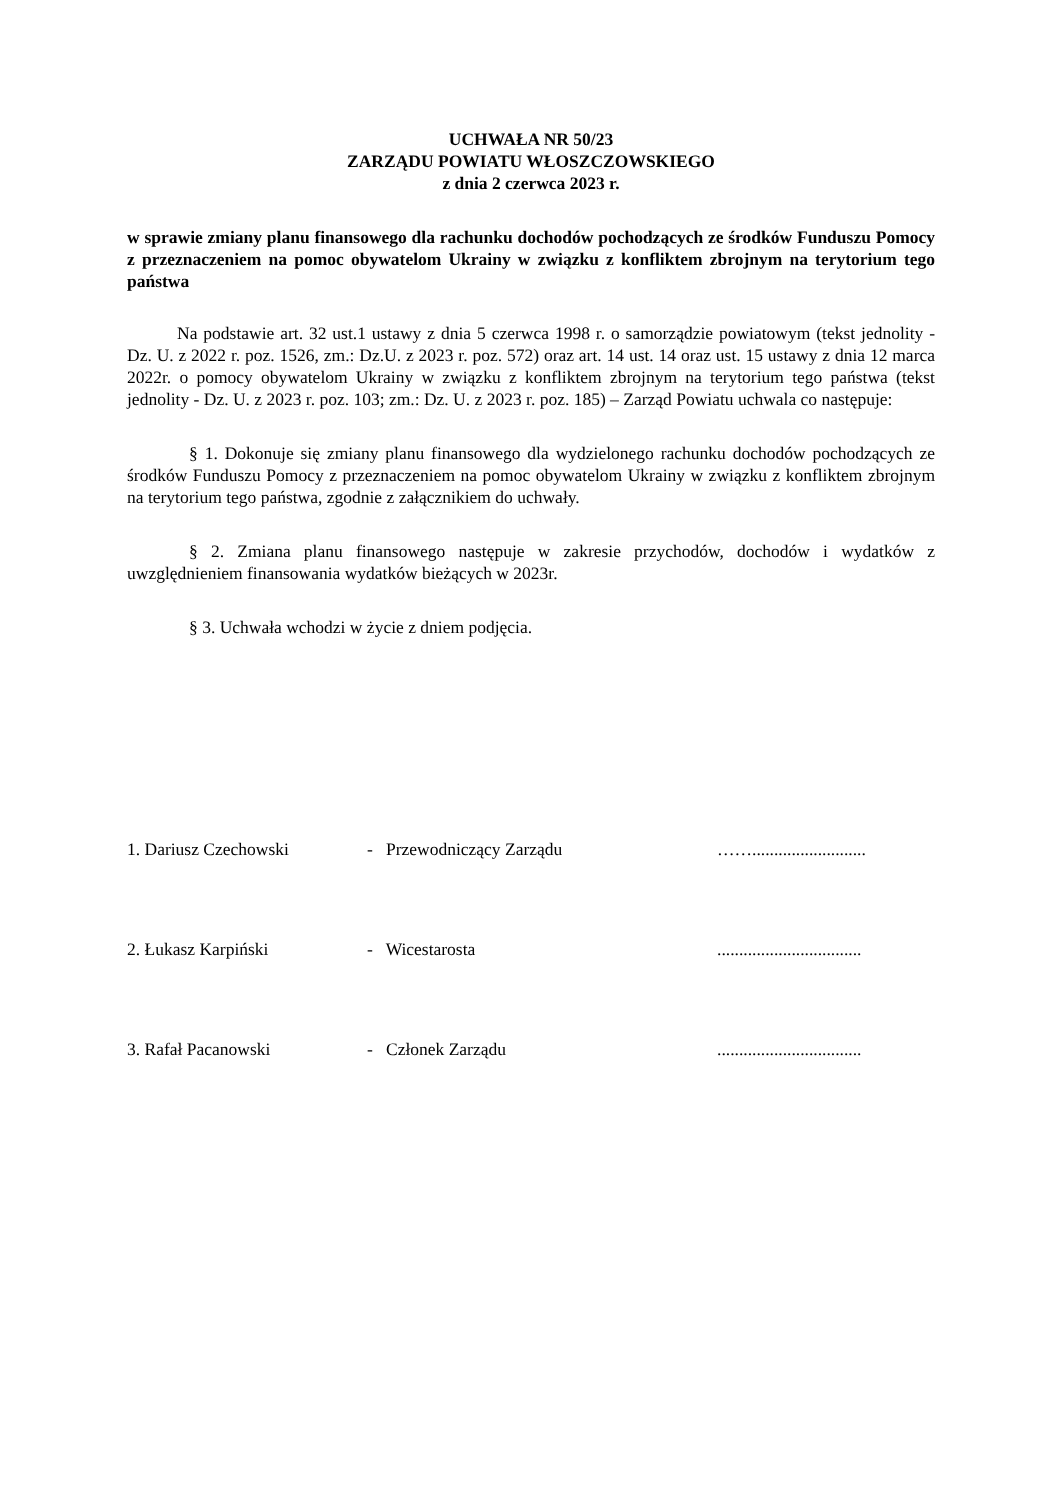UCHWAŁA NR 50/23
ZARZĄDU POWIATU WŁOSZCZOWSKIEGO
z dnia 2 czerwca 2023 r.
w sprawie zmiany planu finansowego dla rachunku dochodów pochodzących ze środków Funduszu Pomocy z przeznaczeniem na pomoc obywatelom Ukrainy w związku z konfliktem zbrojnym na terytorium tego państwa
Na podstawie art. 32 ust.1 ustawy z dnia 5 czerwca 1998 r. o samorządzie powiatowym (tekst jednolity - Dz. U. z 2022 r. poz. 1526, zm.: Dz.U. z 2023 r. poz. 572) oraz art. 14 ust. 14 oraz ust. 15 ustawy z dnia 12 marca 2022r. o pomocy obywatelom Ukrainy w związku z konfliktem zbrojnym na terytorium tego państwa (tekst jednolity - Dz. U. z 2023 r. poz. 103; zm.: Dz. U. z 2023 r. poz. 185) – Zarząd Powiatu uchwala co następuje:
§ 1. Dokonuje się zmiany planu finansowego dla wydzielonego rachunku dochodów pochodzących ze środków Funduszu Pomocy z przeznaczeniem na pomoc obywatelom Ukrainy w związku z konfliktem zbrojnym na terytorium tego państwa, zgodnie z załącznikiem do uchwały.
§ 2. Zmiana planu finansowego następuje w zakresie przychodów, dochodów i wydatków z uwzględnieniem finansowania wydatków bieżących w 2023r.
§ 3. Uchwała wchodzi w życie z dniem podjęcia.
| 1. Dariusz Czechowski | - Przewodniczący Zarządu | …….......................... |
| 2. Łukasz Karpiński | - Wicestarosta | ................................. |
| 3. Rafał Pacanowski | - Członek Zarządu | ................................. |